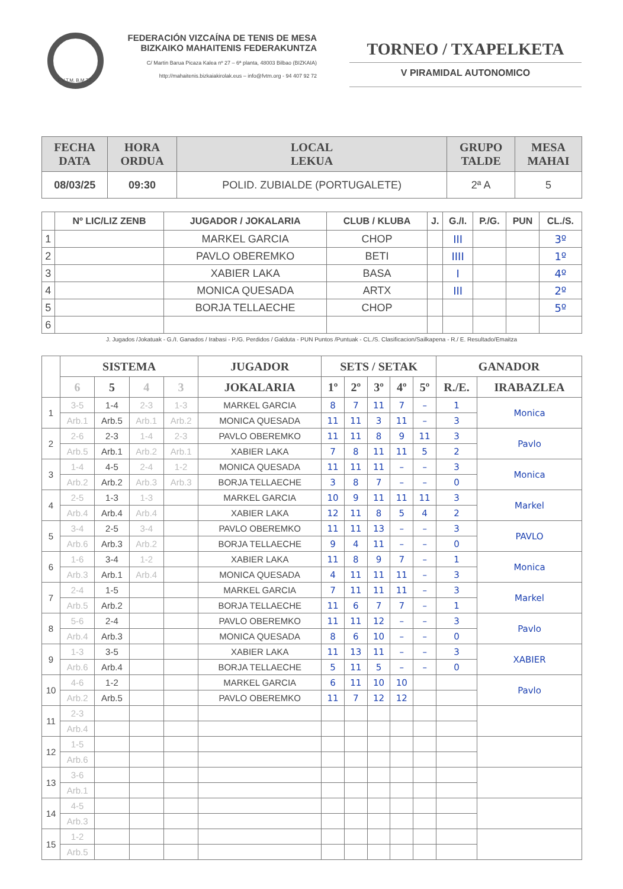F.V.T.M. B.M.T.F.
FEDERACIÓN VIZCAÍNA DE TENIS DE MESA
BIZKAIKO MAHAITENIS FEDERAKUNTZA
C/ Martin Barua Picaza Kalea nº 27 – 6ª planta, 48003 Bilbao (BIZKAIA)
http://mahaitenis.bizkaiakirolak.eus – info@fvtm.org - 94 407 92 72
TORNEO / TXAPELKETA
V PIRAMIDAL AUTONOMICO
| FECHA DATA | HORA ORDUA | LOCAL LEKUA | GRUPO TALDE | MESA MAHAI |
| --- | --- | --- | --- | --- |
| 08/03/25 | 09:30 | POLID. ZUBIALDE (PORTUGALETE) | 2ª A | 5 |
| | Nº LIC/LIZ ZENB | JUGADOR / JOKALARIA | CLUB / KLUBA | J. | G./I. | P./G. | PUN | CL./S. |
| --- | --- | --- | --- | --- | --- | --- | --- | --- |
| 1 | | MARKEL GARCIA | CHOP | | III | | | 3º |
| 2 | | PAVLO OBEREMKO | BETI | | IIII | | | 1º |
| 3 | | XABIER LAKA | BASA | | I | | | 4º |
| 4 | | MONICA QUESADA | ARTX | | III | | | 2º |
| 5 | | BORJA TELLAECHE | CHOP | | | | | 5º |
| 6 | | | | | | | | |
J. Jugados /Jokatuak - G./I. Ganados / Irabasi - P./G. Perdidos / Galduta - PUN Puntos /Puntuak - CL./S. Clasificacion/Sailkapena - R./ E. Resultado/Emaitza
| | SISTEMA | | | | JUGADOR | SETS / SETAK | | | | | GANADOR | |
| --- | --- | --- | --- | --- | --- | --- | --- | --- | --- | --- | --- | --- |
| | 6 | 5 | 4 | 3 | JOKALARIA | 1º | 2º | 3º | 4º | 5º | R./E. | IRABAZLEA |
| 1 | 3-5 | 1-4 | 2-3 | 1-3 | MARKEL GARCIA | 8 | 7 | 11 | 7 | – | 1 | Monica |
| | Arb.1 | Arb.5 | Arb.1 | Arb.2 | MONICA QUESADA | 11 | 11 | 3 | 11 | – | 3 | |
| 2 | 2-6 | 2-3 | 1-4 | 2-3 | PAVLO OBEREMKO | 11 | 11 | 8 | 9 | 11 | 3 | Pavlo |
| | Arb.5 | Arb.1 | Arb.2 | Arb.1 | XABIER LAKA | 7 | 8 | 11 | 11 | 5 | 2 | |
| 3 | 1-4 | 4-5 | 2-4 | 1-2 | MONICA QUESADA | 11 | 11 | 11 | – | – | 3 | Monica |
| | Arb.2 | Arb.2 | Arb.3 | Arb.3 | BORJA TELLAECHE | 3 | 8 | 7 | – | – | 0 | |
| 4 | 2-5 | 1-3 | 1-3 | | MARKEL GARCIA | 10 | 9 | 11 | 11 | 11 | 3 | Markel |
| | Arb.4 | Arb.4 | Arb.4 | | XABIER LAKA | 12 | 11 | 8 | 5 | 4 | 2 | |
| 5 | 3-4 | 2-5 | 3-4 | | PAVLO OBEREMKO | 11 | 11 | 13 | – | – | 3 | PAVLO |
| | Arb.6 | Arb.3 | Arb.2 | | BORJA TELLAECHE | 9 | 4 | 11 | – | – | 0 | |
| 6 | 1-6 | 3-4 | 1-2 | | XABIER LAKA | 11 | 8 | 9 | 7 | – | 1 | Monica |
| | Arb.3 | Arb.1 | Arb.4 | | MONICA QUESADA | 4 | 11 | 11 | 11 | – | 3 | |
| 7 | 2-4 | 1-5 | | | MARKEL GARCIA | 7 | 11 | 11 | 11 | – | 3 | Markel |
| | Arb.5 | Arb.2 | | | BORJA TELLAECHE | 11 | 6 | 7 | 7 | – | 1 | |
| 8 | 5-6 | 2-4 | | | PAVLO OBEREMKO | 11 | 11 | 12 | – | – | 3 | Pavlo |
| | Arb.4 | Arb.3 | | | MONICA QUESADA | 8 | 6 | 10 | – | – | 0 | |
| 9 | 1-3 | 3-5 | | | XABIER LAKA | 11 | 13 | 11 | – | – | 3 | XABIER |
| | Arb.6 | Arb.4 | | | BORJA TELLAECHE | 5 | 11 | 5 | – | – | 0 | |
| 10 | 4-6 | 1-2 | | | MARKEL GARCIA | 6 | 11 | 10 | 10 | | | Pavlo |
| | Arb.2 | Arb.5 | | | PAVLO OBEREMKO | 11 | 7 | 12 | 12 | | | |
| 11 | 2-3 | | | | | | | | | | | |
| | Arb.4 | | | | | | | | | | | |
| 12 | 1-5 | | | | | | | | | | | |
| | Arb.6 | | | | | | | | | | | |
| 13 | 3-6 | | | | | | | | | | | |
| | Arb.1 | | | | | | | | | | | |
| 14 | 4-5 | | | | | | | | | | | |
| | Arb.3 | | | | | | | | | | | |
| 15 | 1-2 | | | | | | | | | | | |
| | Arb.5 | | | | | | | | | | | |